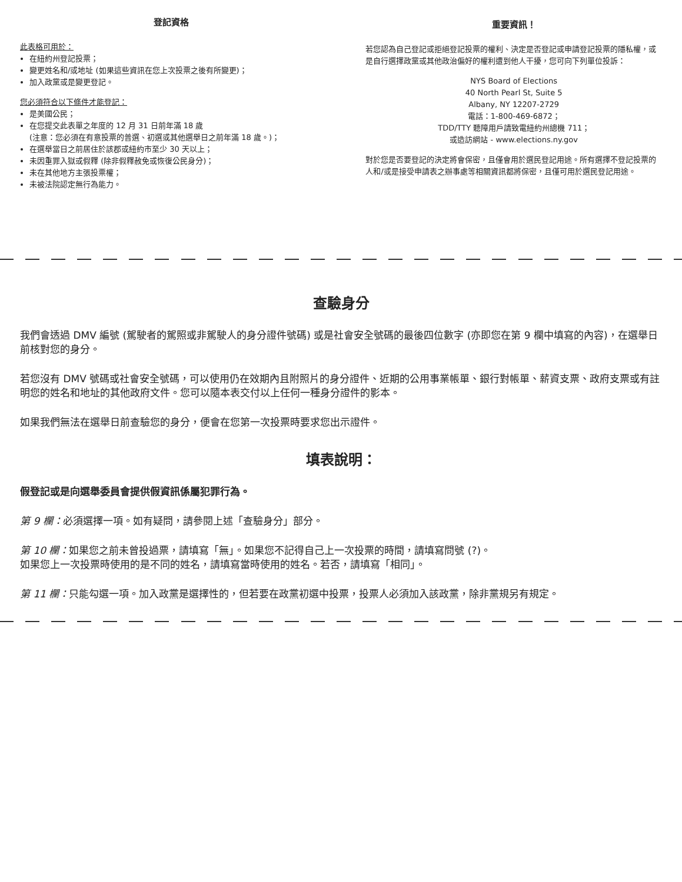登記資格
此表格可用於：
在紐約州登記投票；
變更姓名和/或地址 (如果這些資訊在您上次投票之後有所變更)；
加入政黨或是變更登記。
您必須符合以下條件才能登記：
是美國公民；
在您提交此表單之年度的 12 月 31 日前年滿 18 歲
(注意：您必須在有意投票的普選、初選或其他選舉日之前年滿 18 歲。)；
在選舉當日之前居住於該郡或紐約市至少 30 天以上；
未因重罪入獄或假釋 (除非假釋赦免或恢復公民身分)；
未在其他地方主張投票權；
未被法院認定無行為能力。
重要資訊！
若您認為自己登記或拒絕登記投票的權利、決定是否登記或申請登記投票的隱私權，或是自行選擇政黨或其他政治偏好的權利遭到他人干擾，您可向下列單位投訴：
NYS Board of Elections
40 North Pearl St, Suite 5
Albany, NY 12207-2729
電話：1-800-469-6872；
TDD/TTY 聽障用戶請致電紐約州總機 711；
或造訪網站 - www.elections.ny.gov
對於您是否要登記的決定將會保密，且僅會用於選民登記用途。所有選擇不登記投票的人和/或是接受申請表之辦事處等相關資訊都將保密，且僅可用於選民登記用途。
查驗身分
我們會透過 DMV 編號 (駕駛者的駕照或非駕駛人的身分證件號碼) 或是社會安全號碼的最後四位數字 (亦即您在第 9 欄中填寫的內容)，在選舉日前核對您的身分。
若您沒有 DMV 號碼或社會安全號碼，可以使用仍在效期內且附照片的身分證件、近期的公用事業帳單、銀行對帳單、薪資支票、政府支票或有註明您的姓名和地址的其他政府文件。您可以隨本表交付以上任何一種身分證件的影本。
如果我們無法在選舉日前查驗您的身分，便會在您第一次投票時要求您出示證件。
填表說明：
假登記或是向選舉委員會提供假資訊係屬犯罪行為。
第 9 欄：必須選擇一項。如有疑問，請參閱上述「查驗身分」部分。
第 10 欄：如果您之前未曾投過票，請填寫「無」。如果您不記得自己上一次投票的時間，請填寫問號 (?)。
如果您上一次投票時使用的是不同的姓名，請填寫當時使用的姓名。若否，請填寫「相同」。
第 11 欄：只能勾選一項。加入政黨是選擇性的，但若要在政黨初選中投票，投票人必須加入該政黨，除非黨規另有規定。